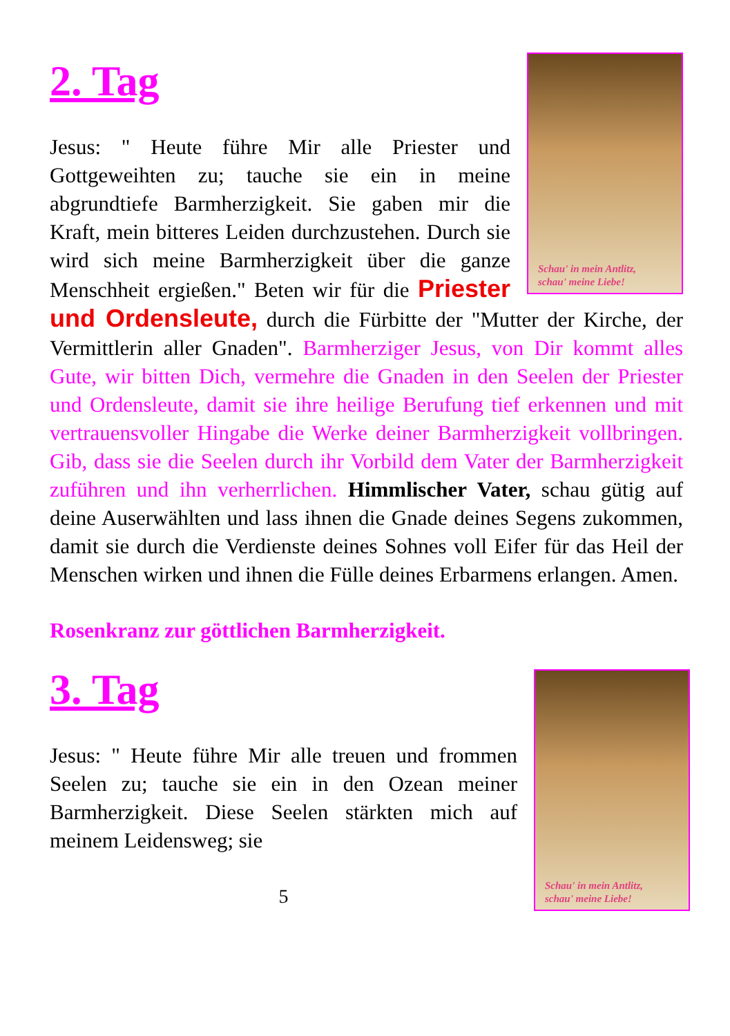Schau' in mein Antlitz,
schau' meine Liebe!
2. Tag
Jesus: " Heute führe Mir alle Priester und Gottgeweihten zu; tauche sie ein in meine abgrundtiefe Barmherzigkeit. Sie gaben mir die Kraft, mein bitteres Leiden durchzustehen. Durch sie wird sich meine Barmherzigkeit über die ganze Menschheit ergießen." Beten wir für die Priester und Ordensleute, durch die Fürbitte der "Mutter der Kirche, der Vermittlerin aller Gnaden". Barmherziger Jesus, von Dir kommt alles Gute, wir bitten Dich, vermehre die Gnaden in den Seelen der Priester und Ordensleute, damit sie ihre heilige Berufung tief erkennen und mit vertrauensvoller Hingabe die Werke deiner Barmherzigkeit vollbringen. Gib, dass sie die Seelen durch ihr Vorbild dem Vater der Barmherzigkeit zuführen und ihn verherrlichen. Himmlischer Vater, schau gütig auf deine Auserwählten und lass ihnen die Gnade deines Segens zukommen, damit sie durch die Verdienste deines Sohnes voll Eifer für das Heil der Menschen wirken und ihnen die Fülle deines Erbarmens erlangen. Amen.
Rosenkranz zur göttlichen Barmherzigkeit.
Schau' in mein Antlitz,
schau' meine Liebe!
3. Tag
Jesus: " Heute führe Mir alle treuen und frommen Seelen zu; tauche sie ein in den Ozean meiner Barmherzigkeit. Diese Seelen stärkten mich auf meinem Leidensweg; sie
5